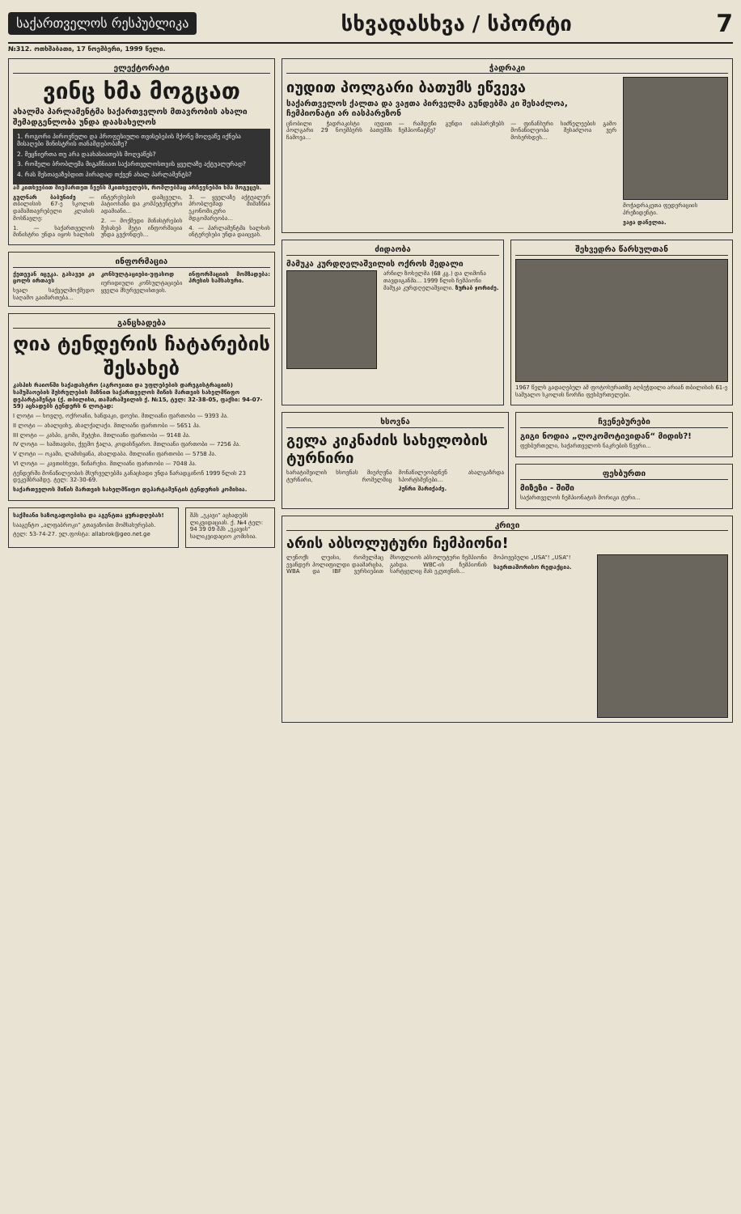საქართველოს რესპუბლიკა
სხვადასხვა / სპორტი
7
№312. ოთხშაბათი, 17 ნოემბერი, 1999 წელი.
ელექტორატი
ვინც ხმა მოგცათ
ახალმა პარლამენტმა საქართველოს მთავრობის ახალი შემადგენლობა უნდა დაასახელოს
1. როგორი პიროვნული და პროფესიული თვისებების მქონე მოღვაწე იქნება მისაღები მინისტრის თანამდებობაზე?
2. მეცნიერთა თუ არა დაახასიათებს მოღვაწეს?
3. რომელი ბრობლემა მიგაჩნიათ საქართველოსთვის ყველაზე აქტუალურად?
4. რას მესთავაზებდით პირადად თქვენ ახალ პარლამენტს?
ამ კითხვებით მივმართეთ ჩვენს მკითხველებს, რომლებმაც არჩევნებში ხმა მოგვცეს.
გულნარ ბაბუნიძე — თბილისის 67-ე სკოლის დამამთავრებელი კლასის მოსწავლე:
1. — საქართველოს მინისტრი უნდა იყოს ხალხის ინტერესების დამცველი, პატიოსანი და კომპეტენტური ადამიანი...
2. — მოქმედი მინისტრების შესახებ მეტი ინფორმაცია უნდა გვქონდეს...
3. — ყველაზე აქტუალურ პრობლემად მიმაჩნია ეკონომიკური მდგომარეობა...
4. — პარლამენტმა ხალხის ინტერესები უნდა დაიცვას.
ინფორმაცია
ქეთევან იცეკა. გასავეი კი ცოლს ირთავს
ხვალ საქველმოქმედო საღამო გაიმართება...
კონსულტაციები-უფასოდ
იურიდიული კონსულტაციები ყველა მსურველისთვის.
ინფორმაციის მომზადება: პრესის სამსახური.
განცხადება
ღია ტენდერის ჩატარების შესახებ
კასპის რაიონში საქადასტრო (აგროვითი და უფლებების დარეგისტრაციის) სამუშაოების შესრულების მიზნით საქართველოს მიწის მართვის სახელმწიფო დეპარტამენტი (ქ. თბილისი, თამარაშვილის ქ. №15, ტელ: 32-38-05, ფაქსი: 94-07-59) აცხადებს ტენდერს 6 ლოტად:
I ლოტი — ხოვლე, ოქროანი, ხანდაკი, დოესი. მთლიანი ფართობი — 9393 ჰა.
II ლოტი — ახალციხე, ახალქალაქი. მთლიანი ფართობი — 5651 ჰა.
III ლოტი — კასპი, გომი, მეტეხი. მთლიანი ფართობი — 9148 ჰა.
IV ლოტი — სამთავისი, ქვემო ჭალა, კოდისწყარო. მთლიანი ფართობი — 7256 ჰა.
V ლოტი — ოკამი, ლამისყანა, ახალდაბა. მთლიანი ფართობი — 5758 ჰა.
VI ლოტი — კავთისხევი, წინარეხი. მთლიანი ფართობი — 7048 ჰა.
ტენდერში მონაწილეობის მსურველებმა განაცხადი უნდა წარადგინონ 1999 წლის 23 დეკემბრამდე. ტელ: 32-30-69.
საქართველოს მიწის მართვის სახელმწიფო დეპარტამენტის ტენდერის კომისია.
საქმიანი საზოგადოებისა და აგენტთა ყურადღებას!
სააგენტო „ალფაბროკი“ გთავაზობთ მომსახურებას.
ტელ: 53-74-27. ელ.ფოსტა: allabrok@geo.net.ge
შპს „ეკავი“ აცხადებს ლიკვიდაციას. ქ. №4 ტელ: 94 39 09 შპს „ეკავის“ სალიკვიდაციო კომისია.
ჭადრაკი
იუდით პოლგარი ბათუმს ეწვევა
საქართველოს ქალთა და ვაჟთა პირველმა გუნდებმა კი შესაძლოა, ჩემპიონატი არ იასპარეზონ
ცნობილი ჭადრაკისტი იუდით პოლგარი 29 ნოემბერს ბათუმში ჩამოვა...
— რამდენი გუნდი იასპარეზებს ჩემპიონატზე?
— ფინანსური სიძნელეების გამო მონაწილეობა შესაძლოა ვერ მოხერხდეს...
მოჭადრაკეთა ფედერაციის პრეზიდენტი.
ვაჟა დანელია.
ძიდაობა
მამუკა კურდღელაშვილის ოქროს მედალი
არჩილ ზოხელმა (68 კგ.) და ლიმონა თავდიგანმა... 1999 წლის ჩემპიონი მამუკა კურდღელაშვილი. ზურაბ ჯორიძე.
შეხვედრა წარსულთან
1967 წელს გადაღებულ ამ ფოტოსურათზე აღბეჭდილი არიან თბილისის 61-ე საშუალო სკოლის ნორჩი ფეხბურთელები.
ხსოვნა
გელა კიკნაძის სახელობის ტურნირი
ხარატიშვილის ხსოვნას მიეძღვნა ტურნირი, რომელშიც მონაწილეობდნენ ახალგაზრდა სპორტსმენები...
ჰენრი შარიქაძე.
ჩვენებურები
გიგი ნოდია „ლოკომოტივიდან“ მიდის?!
ფეხბურთელი, საქართველოს ნაკრების წევრი...
ფეხბურთი
მიზეზი - შიში
საქართველოს ჩემპიონატის მორიგი ტური...
კრივი
არის აბსოლუტური ჩემპიონი!
ლენოქს ლუისი, რომელმაც ევანდერ ჰოლიფილდი დაამარცხა, WBA და IBF ვერსიებით მსოფლიოს აბსოლუტური ჩემპიონი გახდა. WBC-ის ჩემპიონის სარტყელიც მას ეკუთვნის...
მოპოვებული „USA“! „USA“!
საერთაშორისო რედაქცია.